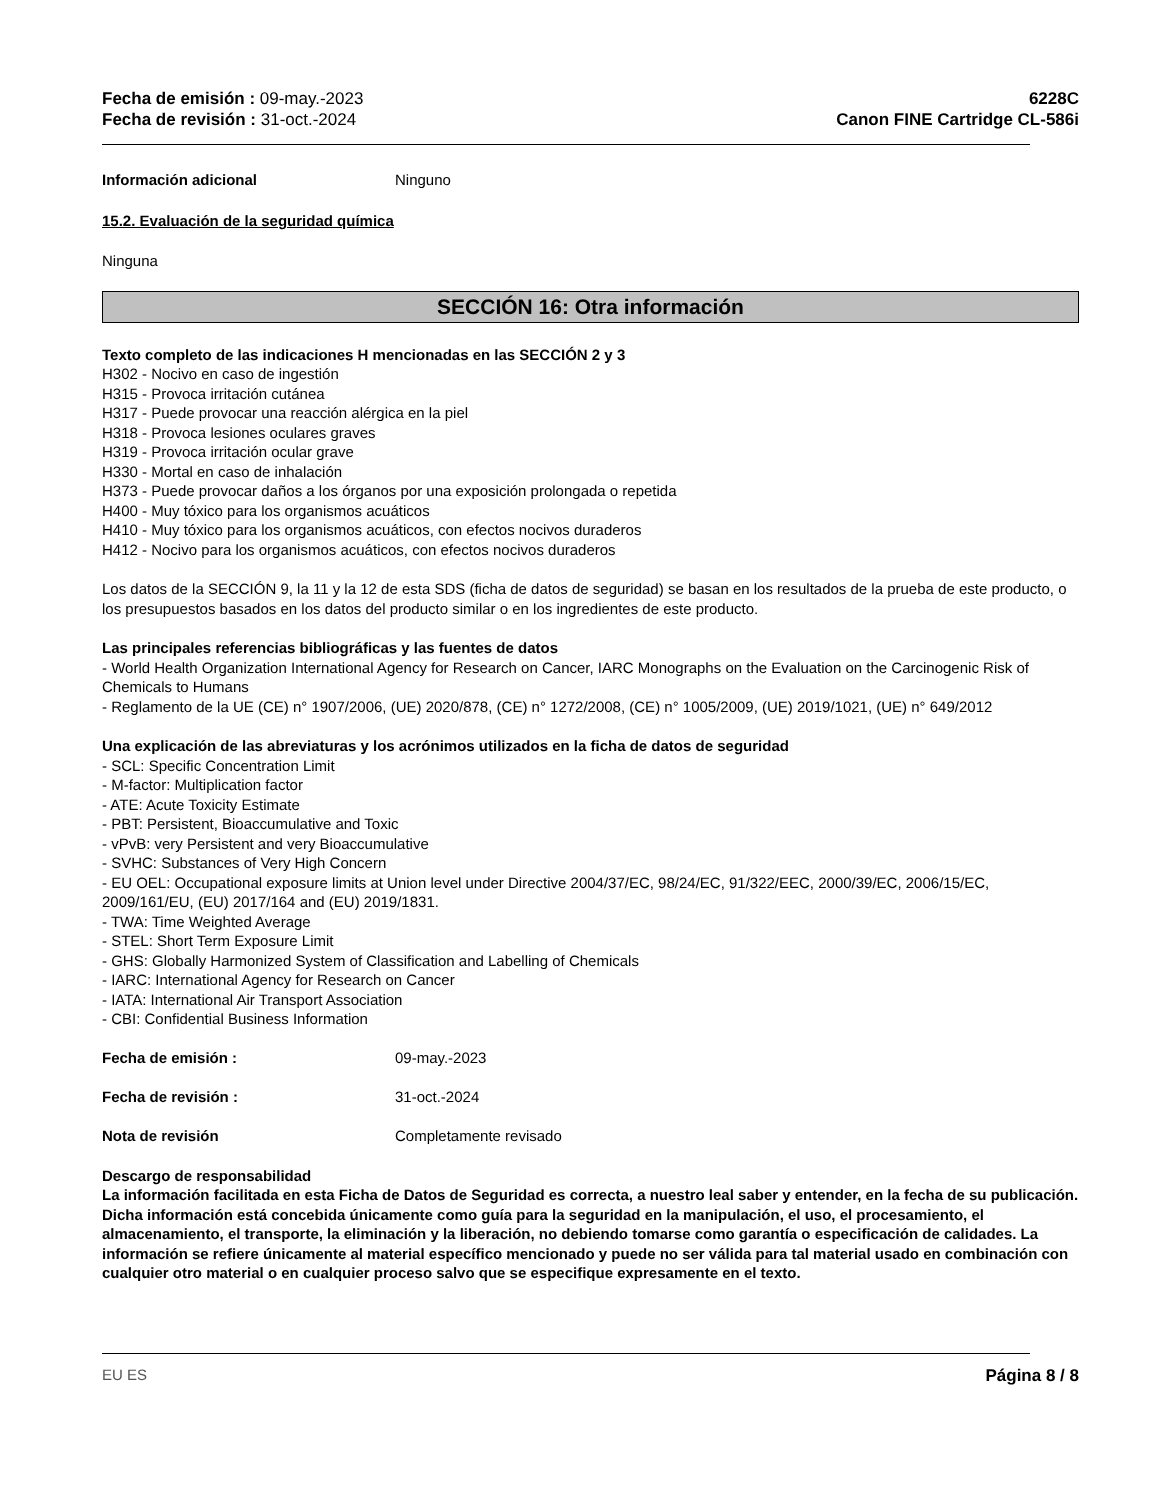Fecha de emisión : 09-may.-2023
Fecha de revisión : 31-oct.-2024
6228C
Canon FINE Cartridge CL-586i
Información adicional Ninguno
15.2. Evaluación de la seguridad química
Ninguna
SECCIÓN 16: Otra información
Texto completo de las indicaciones H mencionadas en las SECCIÓN 2 y 3
H302 - Nocivo en caso de ingestión
H315 - Provoca irritación cutánea
H317 - Puede provocar una reacción alérgica en la piel
H318 - Provoca lesiones oculares graves
H319 - Provoca irritación ocular grave
H330 - Mortal en caso de inhalación
H373 - Puede provocar daños a los órganos por una exposición prolongada o repetida
H400 - Muy tóxico para los organismos acuáticos
H410 - Muy tóxico para los organismos acuáticos, con efectos nocivos duraderos
H412 - Nocivo para los organismos acuáticos, con efectos nocivos duraderos
Los datos de la SECCIÓN 9, la 11 y la 12 de esta SDS (ficha de datos de seguridad) se basan en los resultados de la prueba de este producto, o los presupuestos basados en los datos del producto similar o en los ingredientes de este producto.
Las principales referencias bibliográficas y las fuentes de datos
- World Health Organization International Agency for Research on Cancer, IARC Monographs on the Evaluation on the Carcinogenic Risk of Chemicals to Humans
- Reglamento de la UE (CE) n° 1907/2006, (UE) 2020/878, (CE) n° 1272/2008, (CE) n° 1005/2009, (UE) 2019/1021, (UE) n° 649/2012
Una explicación de las abreviaturas y los acrónimos utilizados en la ficha de datos de seguridad
- SCL: Specific Concentration Limit
- M-factor: Multiplication factor
- ATE: Acute Toxicity Estimate
- PBT: Persistent, Bioaccumulative and Toxic
- vPvB: very Persistent and very Bioaccumulative
- SVHC: Substances of Very High Concern
- EU OEL: Occupational exposure limits at Union level under Directive 2004/37/EC, 98/24/EC, 91/322/EEC, 2000/39/EC, 2006/15/EC, 2009/161/EU, (EU) 2017/164 and (EU) 2019/1831.
- TWA: Time Weighted Average
- STEL: Short Term Exposure Limit
- GHS: Globally Harmonized System of Classification and Labelling of Chemicals
- IARC: International Agency for Research on Cancer
- IATA: International Air Transport Association
- CBI: Confidential Business Information
Fecha de emisión : 09-may.-2023
Fecha de revisión : 31-oct.-2024
Nota de revisión Completamente revisado
Descargo de responsabilidad
La información facilitada en esta Ficha de Datos de Seguridad es correcta, a nuestro leal saber y entender, en la fecha de su publicación. Dicha información está concebida únicamente como guía para la seguridad en la manipulación, el uso, el procesamiento, el almacenamiento, el transporte, la eliminación y la liberación, no debiendo tomarse como garantía o especificación de calidades. La información se refiere únicamente al material específico mencionado y puede no ser válida para tal material usado en combinación con cualquier otro material o en cualquier proceso salvo que se especifique expresamente en el texto.
EU ES Página 8 / 8